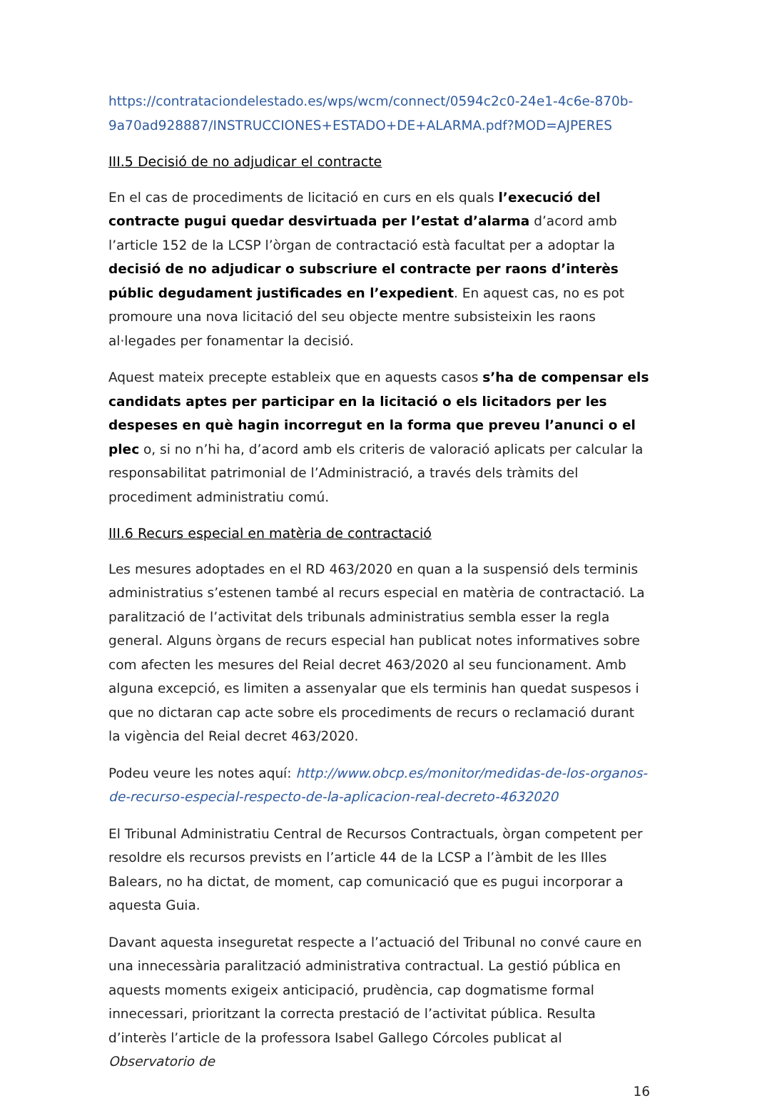https://contrataciondelestado.es/wps/wcm/connect/0594c2c0-24e1-4c6e-870b-9a70ad928887/INSTRUCCIONES+ESTADO+DE+ALARMA.pdf?MOD=AJPERES
III.5 Decisió de no adjudicar el contracte
En el cas de procediments de licitació en curs en els quals l’execució del contracte pugui quedar desvirtuada per l’estat d’alarma d’acord amb l’article 152 de la LCSP l’òrgan de contractació està facultat per a adoptar la decisió de no adjudicar o subscriure el contracte per raons d’interès públic degudament justificades en l’expedient. En aquest cas, no es pot promoure una nova licitació del seu objecte mentre subsisteixin les raons al·legades per fonamentar la decisió.
Aquest mateix precepte estableix que en aquests casos s’ha de compensar els candidats aptes per participar en la licitació o els licitadors per les despeses en què hagin incorregut en la forma que preveu l’anunci o el plec o, si no n’hi ha, d’acord amb els criteris de valoració aplicats per calcular la responsabilitat patrimonial de l’Administració, a través dels tràmits del procediment administratiu comú.
III.6 Recurs especial en matèria de contractació
Les mesures adoptades en el RD 463/2020 en quan a la suspensió dels terminis administratius s’estenen també al recurs especial en matèria de contractació. La paralització de l’activitat dels tribunals administratius sembla esser la regla general. Alguns òrgans de recurs especial han publicat notes informatives sobre com afecten les mesures del Reial decret 463/2020 al seu funcionament. Amb alguna excepció, es limiten a assenyalar que els terminis han quedat suspesos i que no dictaran cap acte sobre els procediments de recurs o reclamació durant la vigència del Reial decret 463/2020.
Podeu veure les notes aquí: http://www.obcp.es/monitor/medidas-de-los-organos-de-recurso-especial-respecto-de-la-aplicacion-real-decreto-4632020
El Tribunal Administratiu Central de Recursos Contractuals, òrgan competent per resoldre els recursos prevists en l’article 44 de la LCSP a l’àmbit de les Illes Balears, no ha dictat, de moment, cap comunicació que es pugui incorporar a aquesta Guia.
Davant aquesta inseguretat respecte a l’actuació del Tribunal no convé caure en una innecessària paralització administrativa contractual. La gestió pública en aquests moments exigeix anticipació, prudència, cap dogmatisme formal innecessari, prioritzant la correcta prestació de l’activitat pública. Resulta d’interès l’article de la professora Isabel Gallego Córcoles publicat al Observatorio de
16